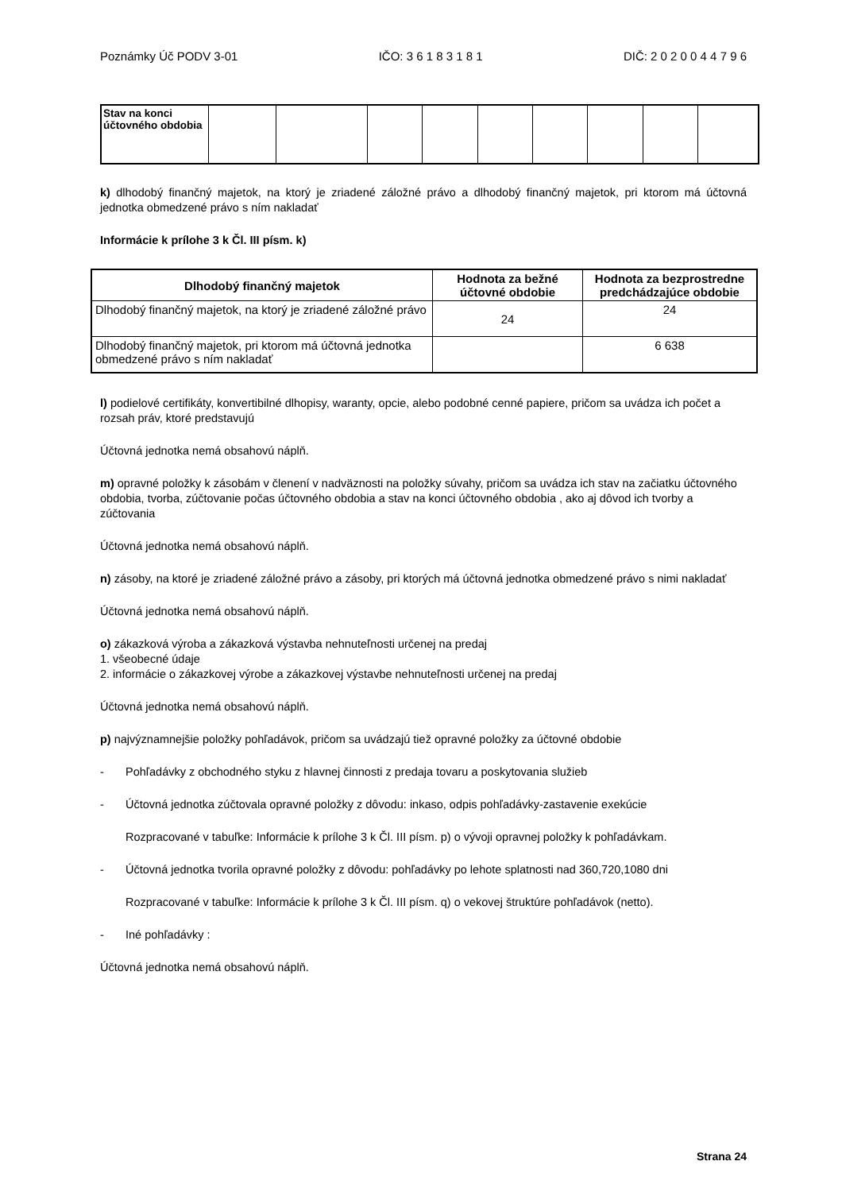Poznámky Úč PODV 3-01 IČO: 3 6 1 8 3 1 8 1 DIČ: 2 0 2 0 0 4 4 7 9 6
| Stav na konci účtovného obdobia | | | | | | | | | |
k) dlhodobý finančný majetok, na ktorý je zriadené záložné právo a dlhodobý finančný majetok, pri ktorom má účtovná jednotka obmedzené právo s ním nakladať
Informácie k prílohe 3 k Čl. III písm. k)
| Dlhodobý finančný majetok | Hodnota za bežné účtovné obdobie | Hodnota za bezprostredne predchádzajúce obdobie |
| --- | --- | --- |
| Dlhodobý finančný majetok, na ktorý je zriadené záložné právo | 24 | 24 |
| Dlhodobý finančný majetok, pri ktorom má účtovná jednotka obmedzené právo s ním nakladať | | 6 638 |
l) podielové certifikáty, konvertibilné dlhopisy, waranty, opcie, alebo podobné cenné papiere, pričom sa uvádza ich počet a rozsah práv, ktoré predstavujú
Účtovná jednotka nemá obsahovú náplň.
m) opravné položky k zásobám v členení v nadväznosti na položky súvahy, pričom sa uvádza ich stav na začiatku účtovného obdobia, tvorba, zúčtovanie počas účtovného obdobia a stav na konci účtovného obdobia , ako aj dôvod ich tvorby a zúčtovania
Účtovná jednotka nemá obsahovú náplň.
n) zásoby, na ktoré je zriadené záložné právo a zásoby, pri ktorých má účtovná jednotka obmedzené právo s nimi nakladať
Účtovná jednotka nemá obsahovú náplň.
o) zákazková výroba a zákazková výstavba nehnuteľnosti určenej na predaj
1. všeobecné údaje
2. informácie o zákazkovej výrobe a zákazkovej výstavbe nehnuteľnosti určenej na predaj
Účtovná jednotka nemá obsahovú náplň.
p) najvýznamnejšie položky pohľadávok, pričom sa uvádzajú tiež opravné položky za účtovné obdobie
- Pohľadávky z obchodného styku z hlavnej činnosti z predaja tovaru a poskytovania služieb
- Účtovná jednotka zúčtovala opravné položky z dôvodu: inkaso, odpis pohľadávky-zastavenie exekúcie
Rozpracované v tabuľke: Informácie k prílohe 3 k Čl. III písm. p) o vývoji opravnej položky k pohľadávkam.
- Účtovná jednotka tvorila opravné položky z dôvodu: pohľadávky po lehote splatnosti nad 360,720,1080 dni
Rozpracované v tabuľke: Informácie k prílohe 3 k Čl. III písm. q) o vekovej štruktúre pohľadávok (netto).
- Iné pohľadávky :
Účtovná jednotka nemá obsahovú náplň.
Strana 24